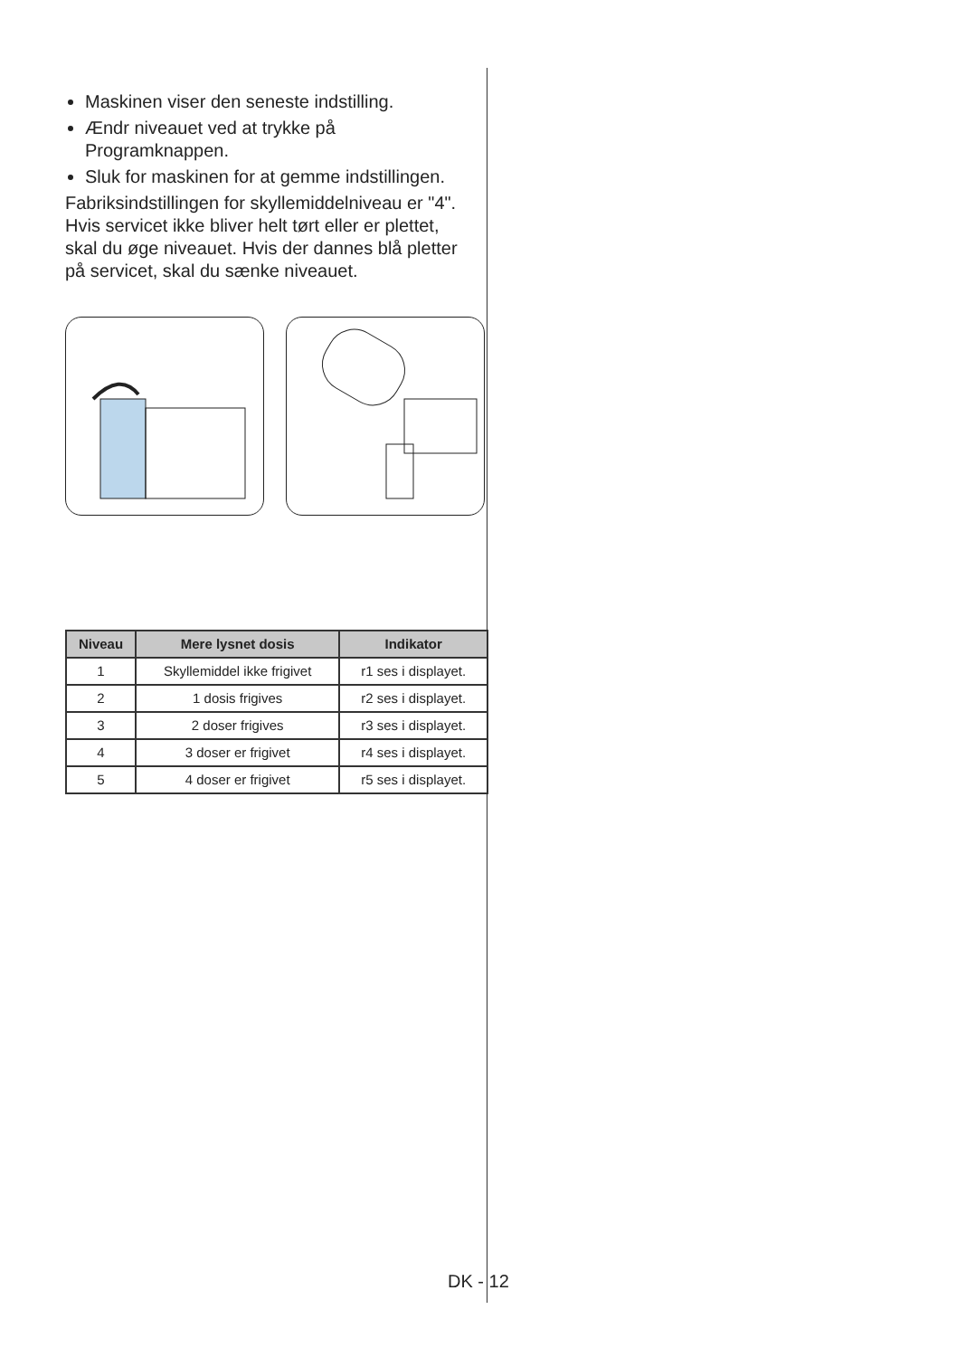Maskinen viser den seneste indstilling.
Ændr niveauet ved at trykke på Programknappen.
Sluk for maskinen for at gemme indstillingen.
Fabriksindstillingen for skyllemiddelniveau er "4".
Hvis servicet ikke bliver helt tørt eller er plettet, skal du øge niveauet. Hvis der dannes blå pletter på servicet, skal du sænke niveauet.
| Niveau | Mere lysnet dosis | Indikator |
| --- | --- | --- |
| 1 | Skyllemiddel ikke frigivet | r1 ses i displayet. |
| 2 | 1 dosis frigives | r2 ses i displayet. |
| 3 | 2 doser frigives | r3 ses i displayet. |
| 4 | 3 doser er frigivet | r4 ses i displayet. |
| 5 | 4 doser er frigivet | r5 ses i displayet. |
DK - 12